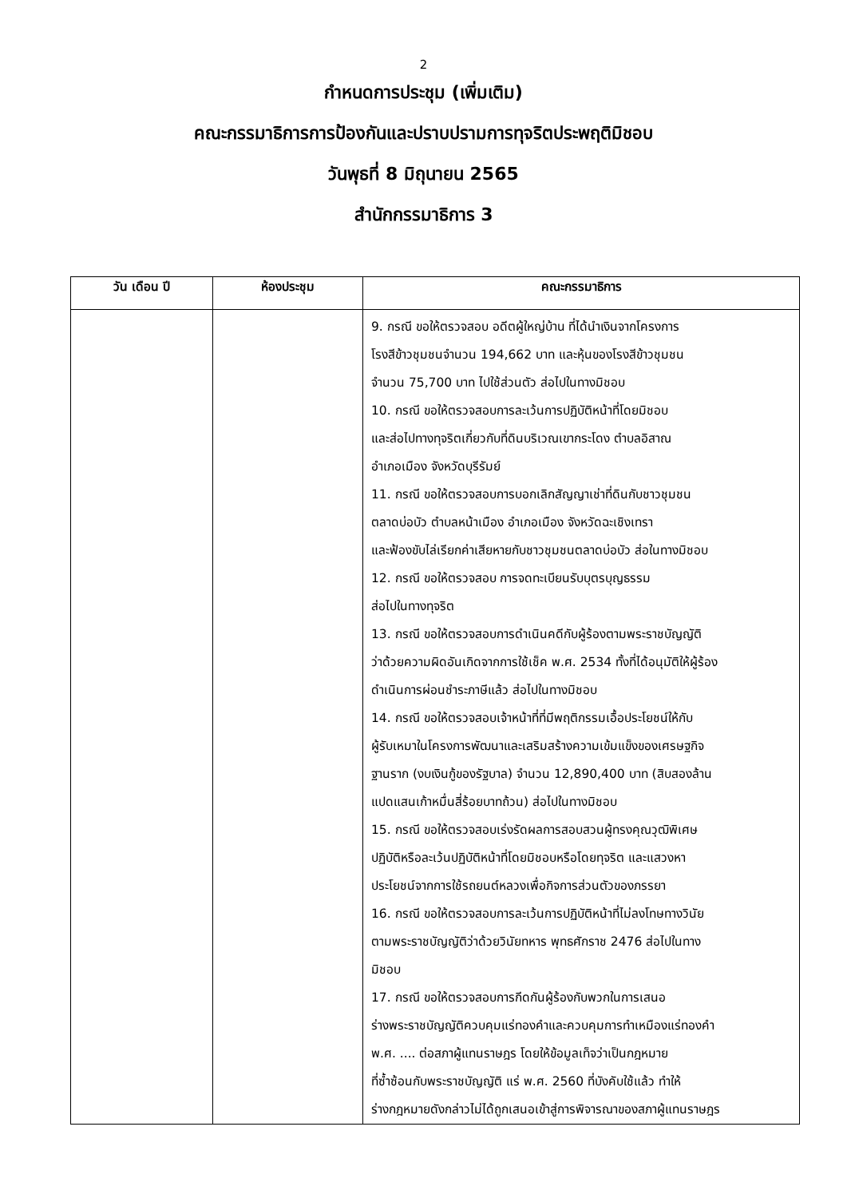2
กำหนดการประชุม (เพิ่มเติม)
คณะกรรมาธิการการป้องกันและปราบปรามการทุจริตประพฤติมิชอบ
วันพุธที่ 8 มิถุนายน 2565
สำนักกรรมาธิการ 3
| วัน เดือน ปี | ห้องประชุม | คณะกรรมาธิการ |
| --- | --- | --- |
| | | 9. กรณี ขอให้ตรวจสอบ อดีตผู้ใหญ่บ้าน ที่ได้นำเงินจากโครงการ โรงสีข้าวชุมชนจำนวน 194,662 บาท และหุ้นของโรงสีข้าวชุมชน จำนวน 75,700 บาท ไปใช้ส่วนตัว ส่อไปในทางมิชอบ 10. กรณี ขอให้ตรวจสอบการละเว้นการปฏิบัติหน้าที่โดยมิชอบ และส่อไปทางทุจริตเกี่ยวกับที่ดินบริเวณเขากระโดง ตำบลอิสาณ อำเภอเมือง จังหวัดบุรีรัมย์ 11. กรณี ขอให้ตรวจสอบการบอกเลิกสัญญาเช่าที่ดินกับชาวชุมชน ตลาดบ่อบัว ตำบลหน้าเมือง อำเภอเมือง จังหวัดฉะเชิงเทรา และฟ้องขับไล่เรียกค่าเสียหายกับชาวชุมชนตลาดบ่อบัว ส่อในทางมิชอบ 12. กรณี ขอให้ตรวจสอบ การจดทะเบียนรับบุตรบุญธรรม ส่อไปในทางทุจริต 13. กรณี ขอให้ตรวจสอบการดำเนินคดีกับผู้ร้องตามพระราชบัญญัติ ว่าด้วยความผิดอันเกิดจากการใช้เช็ค พ.ศ. 2534 ทั้งที่ได้อนุมัติให้ผู้ร้อง ดำเนินการผ่อนชำระภาษีแล้ว ส่อไปในทางมิชอบ 14. กรณี ขอให้ตรวจสอบเจ้าหน้าที่ที่มีพฤติกรรมเอื้อประโยชน์ให้กับ ผู้รับเหมาในโครงการพัฒนาและเสริมสร้างความเข้มแข็งของเศรษฐกิจ ฐานราก (งบเงินกู้ของรัฐบาล) จำนวน 12,890,400 บาท (สิบสองล้าน แปดแสนเก้าหมื่นสี่ร้อยบาทถ้วน) ส่อไปในทางมิชอบ 15. กรณี ขอให้ตรวจสอบเร่งรัดผลการสอบสวนผู้ทรงคุณวุฒิพิเศษ ปฏิบัติหรือละเว้นปฏิบัติหน้าที่โดยมิชอบหรือโดยทุจริต และแสวงหา ประโยชน์จากการใช้รถยนต์หลวงเพื่อกิจการส่วนตัวของภรรยา 16. กรณี ขอให้ตรวจสอบการละเว้นการปฏิบัติหน้าที่ไม่ลงโทษทางวินัย ตามพระราชบัญญัติว่าด้วยวินัยทหาร พุทธศักราช 2476 ส่อไปในทาง มิชอบ 17. กรณี ขอให้ตรวจสอบการกีดกันผู้ร้องกับพวกในการเสนอ ร่างพระราชบัญญัติควบคุมแร่ทองคำและควบคุมการทำเหมืองแร่ทองคำ พ.ศ. .... ต่อสภาผู้แทนราษฎร โดยให้ข้อมูลเท็จว่าเป็นกฎหมาย ที่ซ้ำซ้อนกับพระราชบัญญัติ แร่ พ.ศ. 2560 ที่บังคับใช้แล้ว ทำให้ ร่างกฎหมายดังกล่าวไม่ได้ถูกเสนอเข้าสู่การพิจารณาของสภาผู้แทนราษฎร |